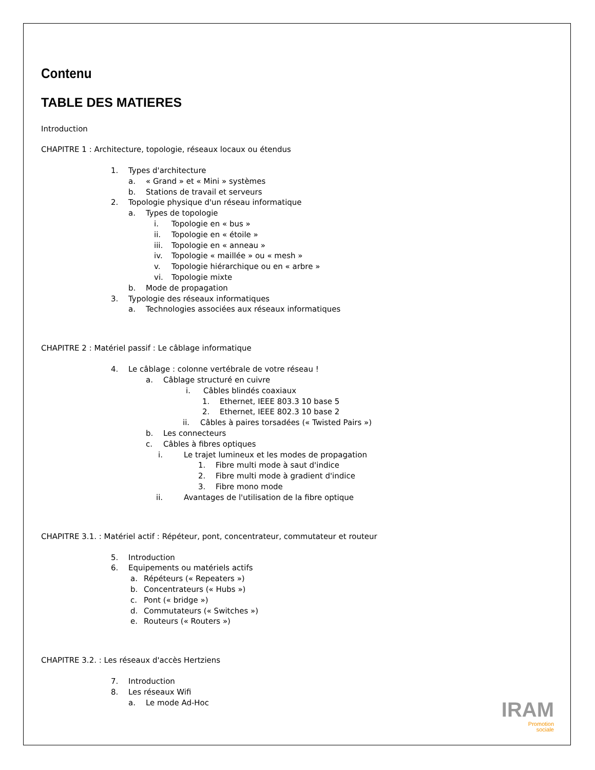Contenu
TABLE DES MATIERES
Introduction
CHAPITRE 1 : Architecture, topologie, réseaux locaux ou étendus
1. Types d'architecture
a. « Grand » et « Mini » systèmes
b. Stations de travail et serveurs
2. Topologie physique d'un réseau informatique
a. Types de topologie
i. Topologie en « bus »
ii. Topologie en « étoile »
iii. Topologie en « anneau »
iv. Topologie « maillée » ou « mesh »
v. Topologie hiérarchique ou en « arbre »
vi. Topologie mixte
b. Mode de propagation
3. Typologie des réseaux informatiques
a. Technologies associées aux réseaux informatiques
CHAPITRE 2 : Matériel passif : Le câblage informatique
4. Le câblage : colonne vertébrale de votre réseau !
a. Câblage structuré en cuivre
i. Câbles blindés coaxiaux
1. Ethernet, IEEE 803.3 10 base 5
2. Ethernet, IEEE 802.3 10 base 2
ii. Câbles à paires torsadées (« Twisted Pairs »)
b. Les connecteurs
c. Câbles à fibres optiques
i. Le trajet lumineux et les modes de propagation
1. Fibre multi mode à saut d'indice
2. Fibre multi mode à gradient d'indice
3. Fibre mono mode
ii. Avantages de l'utilisation de la fibre optique
CHAPITRE 3.1. : Matériel actif : Répéteur, pont, concentrateur, commutateur et routeur
5. Introduction
6. Equipements ou matériels actifs
a. Répéteurs (« Repeaters »)
b. Concentrateurs (« Hubs »)
c. Pont (« bridge »)
d. Commutateurs (« Switches »)
e. Routeurs (« Routers »)
CHAPITRE 3.2. : Les réseaux d'accès Hertziens
7. Introduction
8. Les réseaux Wifi
a. Le mode Ad-Hoc
IRAM
Promotion
sociale